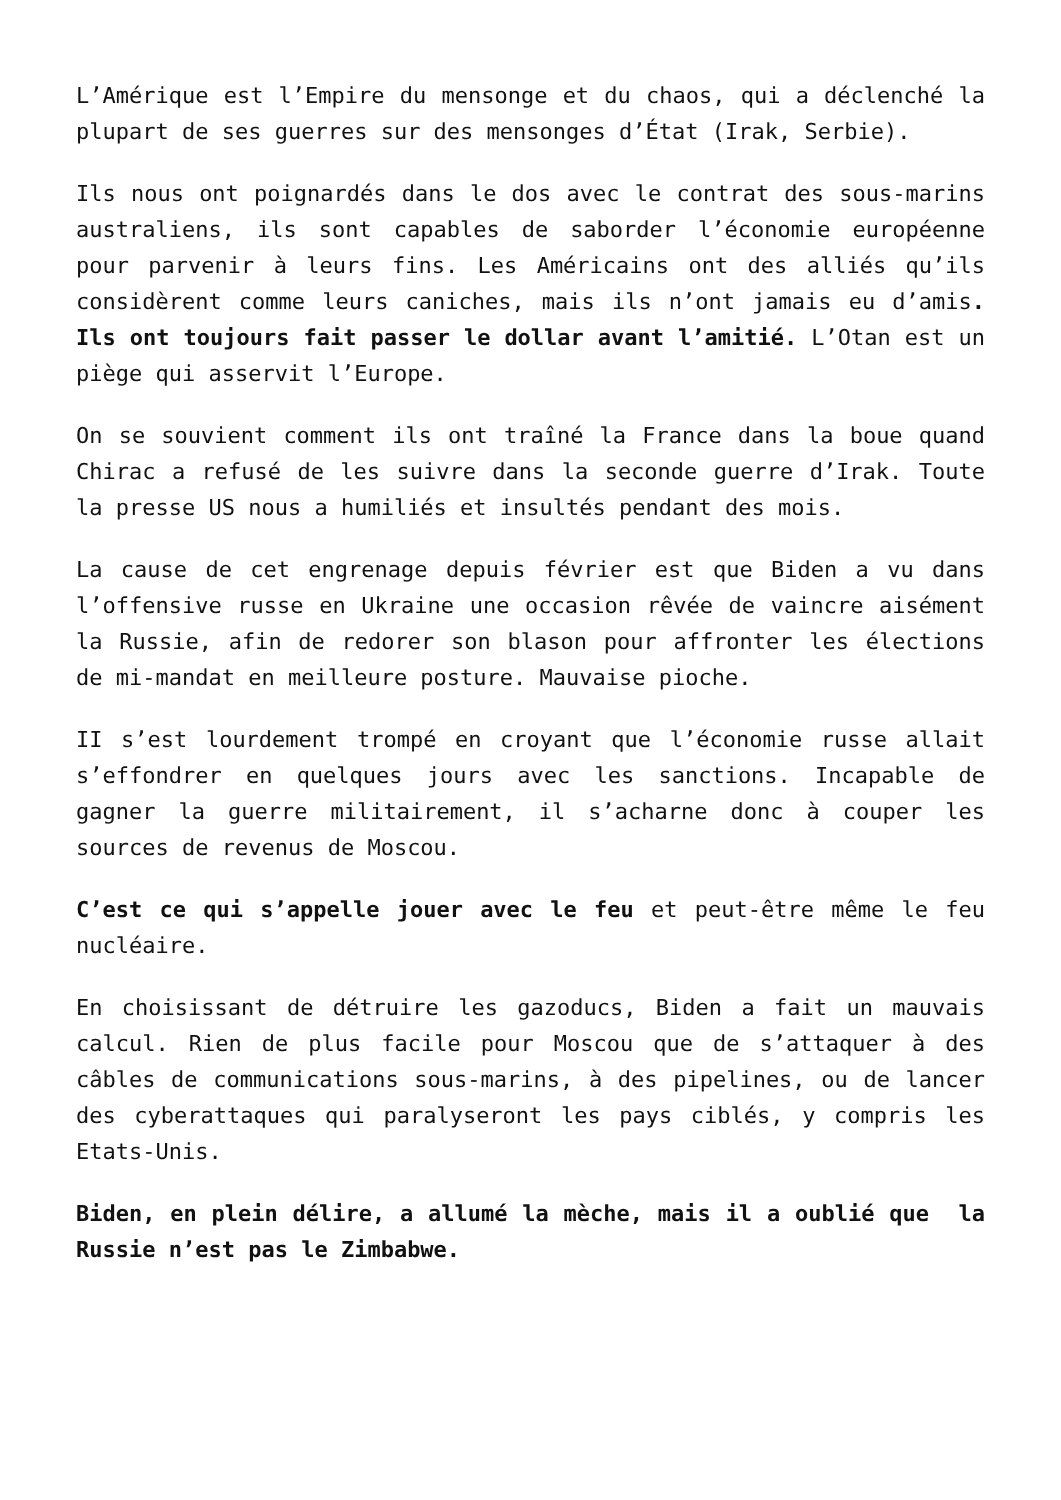L’Amérique est l’Empire du mensonge et du chaos, qui a déclenché la plupart de ses guerres sur des mensonges d’État (Irak, Serbie).
Ils nous ont poignardés dans le dos avec le contrat des sous-marins australiens, ils sont capables de saborder l’économie européenne pour parvenir à leurs fins. Les Américains ont des alliés qu’ils considèrent comme leurs caniches, mais ils n’ont jamais eu d’amis. Ils ont toujours fait passer le dollar avant l’amitié. L’Otan est un piège qui asservit l’Europe.
On se souvient comment ils ont traîné la France dans la boue quand Chirac a refusé de les suivre dans la seconde guerre d’Irak. Toute la presse US nous a humiliés et insultés pendant des mois.
La cause de cet engrenage depuis février est que Biden a vu dans l’offensive russe en Ukraine une occasion rêvée de vaincre aisément la Russie, afin de redorer son blason pour affronter les élections de mi-mandat en meilleure posture. Mauvaise pioche.
II s’est lourdement trompé en croyant que l’économie russe allait s’effondrer en quelques jours avec les sanctions. Incapable de gagner la guerre militairement, il s’acharne donc à couper les sources de revenus de Moscou.
C’est ce qui s’appelle jouer avec le feu et peut-être même le feu nucléaire.
En choisissant de détruire les gazoducs, Biden a fait un mauvais calcul. Rien de plus facile pour Moscou que de s’attaquer à des câbles de communications sous-marins, à des pipelines, ou de lancer des cyberattaques qui paralyseront les pays ciblés, y compris les Etats-Unis.
Biden, en plein délire, a allumé la mèche, mais il a oublié que la Russie n’est pas le Zimbabwe.